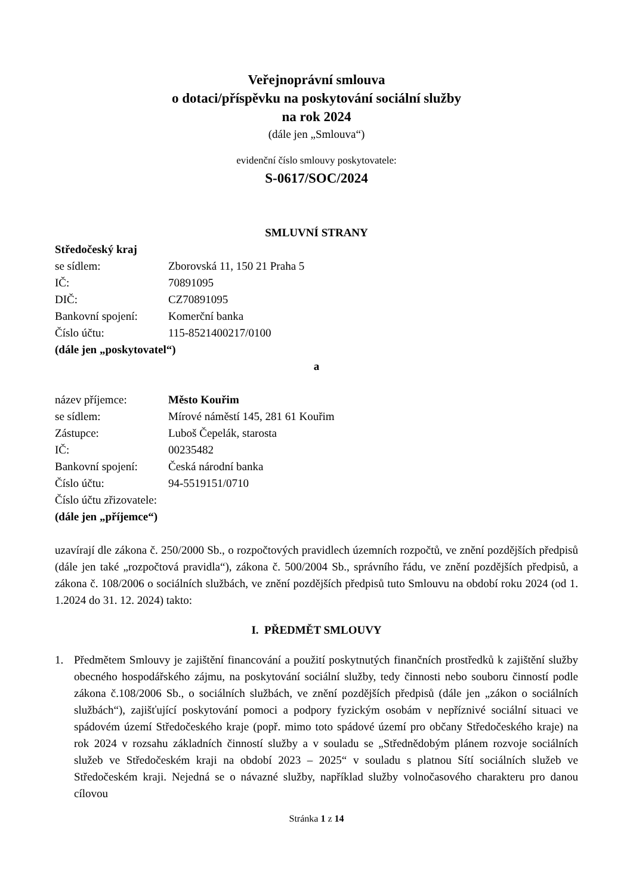Veřejnoprávní smlouva
o dotaci/příspěvku na poskytování sociální služby
na rok 2024
(dále jen „Smlouva“)
evidenční číslo smlouvy poskytovatele:
S-0617/SOC/2024
SMLUVNÍ STRANY
Středočeský kraj
se sídlem: Zborovská 11, 150 21 Praha 5
IČ: 70891095
DIČ: CZ70891095
Bankovní spojení: Komerční banka
Číslo účtu: 115-8521400217/0100
(dále jen „poskytovatel“)
a
název příjemce: Město Kouřim
se sídlem: Mírové náměstí 145, 281 61 Kouřim
Zástupce: Luboš Čepelák, starosta
IČ: 00235482
Bankovní spojení: Česká národní banka
Číslo účtu: 94-5519151/0710
Číslo účtu zřizovatele:
(dále jen „příjemce“)
uzavírají dle zákona č. 250/2000 Sb., o rozpočtových pravidlech územních rozpočtů, ve znění pozdějších předpisů (dále jen také „rozpočtová pravidla“), zákona č. 500/2004 Sb., správního řádu, ve znění pozdějších předpisů, a zákona č. 108/2006 o sociálních službách, ve znění pozdějších předpisů tuto Smlouvu na období roku 2024 (od 1. 1.2024 do 31. 12. 2024) takto:
I. PŘEDMĚT SMLOUVY
1. Předmětem Smlouvy je zajištění financování a použití poskytnutých finančních prostředků k zajištění služby obecného hospodářského zájmu, na poskytování sociální služby, tedy činnosti nebo souboru činností podle zákona č.108/2006 Sb., o sociálních službách, ve znění pozdějších předpisů (dále jen „zákon o sociálních službách“), zajišťující poskytování pomoci a podpory fyzickým osobám v nepříznivé sociální situaci ve spádovém území Středočeského kraje (popř. mimo toto spádové území pro občany Středočeského kraje) na rok 2024 v rozsahu základních činností služby a v souladu se „Střednědobým plánem rozvoje sociálních služeb ve Středočeském kraji na období 2023 – 2025“ v souladu s platnou Sítí sociálních služeb ve Středočeském kraji. Nejedná se o návazné služby, například služby volnočasového charakteru pro danou cílovou
Stránka 1 z 14